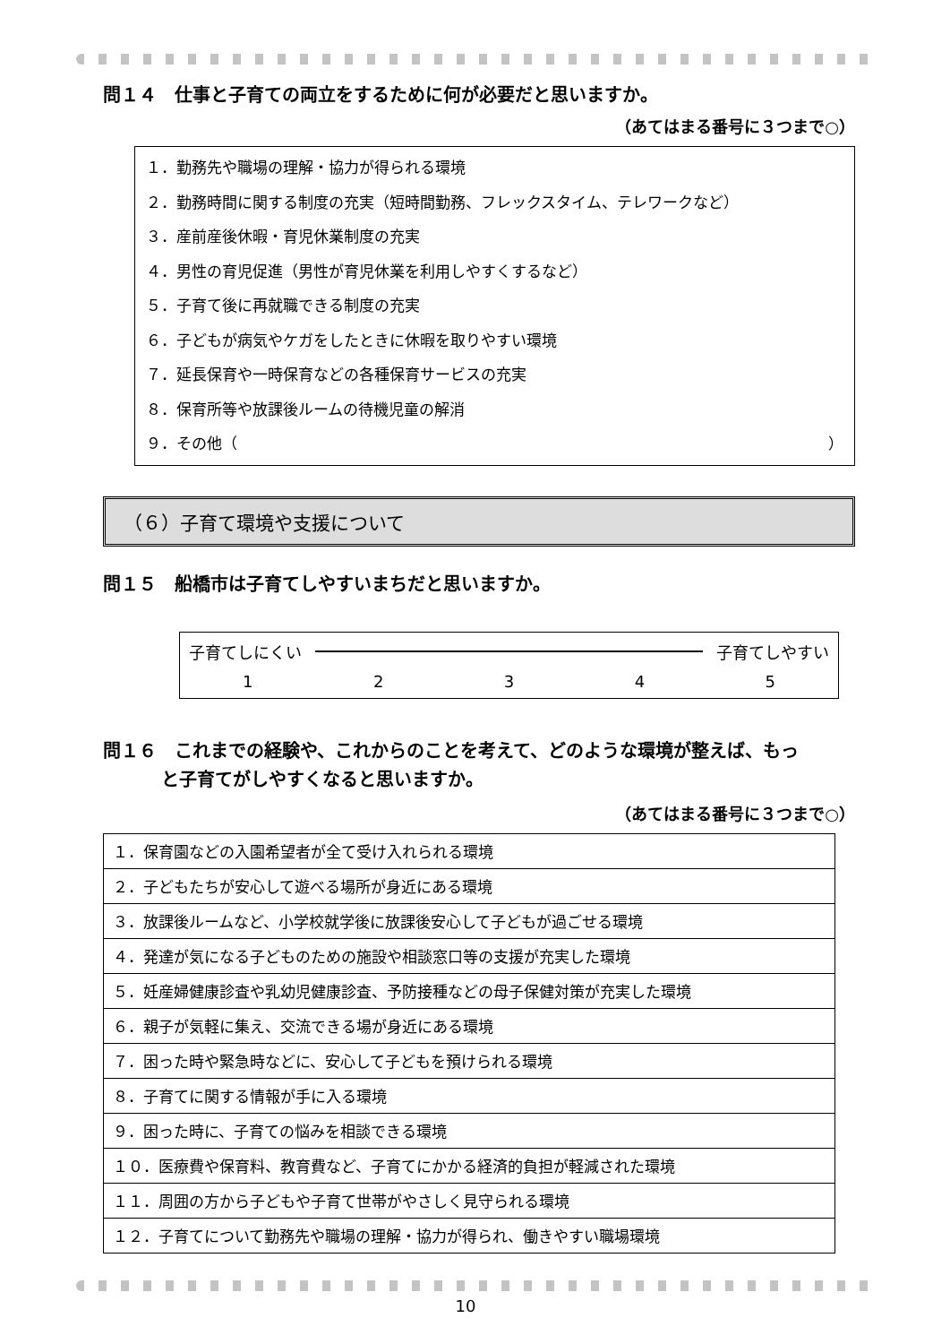問１４　仕事と子育ての両立をするために何が必要だと思いますか。
（あてはまる番号に３つまで○）
１．勤務先や職場の理解・協力が得られる環境
２．勤務時間に関する制度の充実（短時間勤務、フレックスタイム、テレワークなど）
３．産前産後休暇・育児休業制度の充実
４．男性の育児促進（男性が育児休業を利用しやすくするなど）
５．子育て後に再就職できる制度の充実
６．子どもが病気やケガをしたときに休暇を取りやすい環境
７．延長保育や一時保育などの各種保育サービスの充実
８．保育所等や放課後ルームの待機児童の解消
９．その他（ ）
（６）子育て環境や支援について
問１５　船橋市は子育てしやすいまちだと思いますか。
子育てしにくい 子育てしやすい
12345
問１６　これまでの経験や、これからのことを考えて、どのような環境が整えば、もっ
と子育てがしやすくなると思いますか。
（あてはまる番号に３つまで○）
| １．保育園などの入園希望者が全て受け入れられる環境 |
| ２．子どもたちが安心して遊べる場所が身近にある環境 |
| ３．放課後ルームなど、小学校就学後に放課後安心して子どもが過ごせる環境 |
| ４．発達が気になる子どものための施設や相談窓口等の支援が充実した環境 |
| ５．妊産婦健康診査や乳幼児健康診査、予防接種などの母子保健対策が充実した環境 |
| ６．親子が気軽に集え、交流できる場が身近にある環境 |
| ７．困った時や緊急時などに、安心して子どもを預けられる環境 |
| ８．子育てに関する情報が手に入る環境 |
| ９．困った時に、子育ての悩みを相談できる環境 |
| １０．医療費や保育料、教育費など、子育てにかかる経済的負担が軽減された環境 |
| １１．周囲の方から子どもや子育て世帯がやさしく見守られる環境 |
| １２．子育てについて勤務先や職場の理解・協力が得られ、働きやすい職場環境 |
10